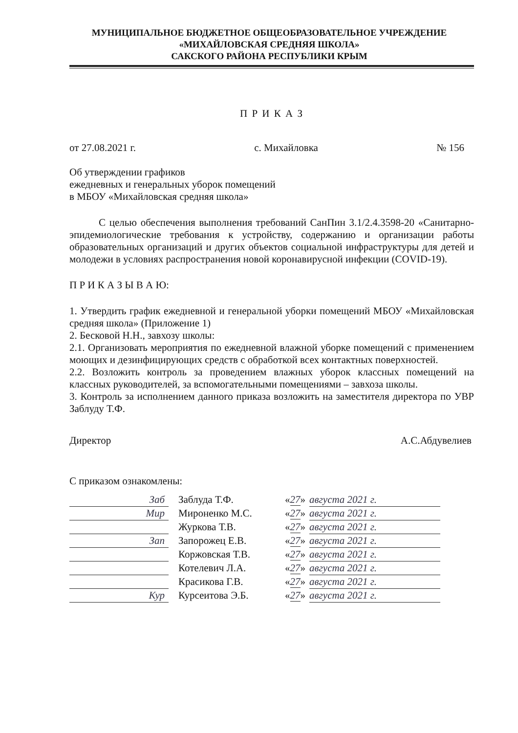МУНИЦИПАЛЬНОЕ БЮДЖЕТНОЕ ОБЩЕОБРАЗОВАТЕЛЬНОЕ УЧРЕЖДЕНИЕ
«МИХАЙЛОВСКАЯ СРЕДНЯЯ ШКОЛА»
САКСКОГО РАЙОНА РЕСПУБЛИКИ КРЫМ
П Р И К А З
от 27.08.2021 г. с. Михайловка № 156
Об утверждении графиков
ежедневных и генеральных уборок помещений
в МБОУ «Михайловская средняя школа»
С целью обеспечения выполнения требований СанПин 3.1/2.4.3598-20 «Санитарно-эпидемиологические требования к устройству, содержанию и организации работы образовательных организаций и других объектов социальной инфраструктуры для детей и молодежи в условиях распространения новой коронавирусной инфекции (COVID-19).
П Р И К А З Ы В А Ю:
1. Утвердить график ежедневной и генеральной уборки помещений МБОУ «Михайловская средняя школа» (Приложение 1)
2. Бесковой Н.Н., завхозу школы:
2.1. Организовать мероприятия по ежедневной влажной уборке помещений с применением моющих и дезинфицирующих средств с обработкой всех контактных поверхностей.
2.2. Возложить контроль за проведением влажных уборок классных помещений на классных руководителей, за вспомогательными помещениями – завхоза школы.
3. Контроль за исполнением данного приказа возложить на заместителя директора по УВР Заблуду Т.Ф.
Директор А.С.Абдувелиев
С приказом ознакомлены:
| Заб | Заблуда Т.Ф. | « 27 » | августа 2021 г. |
| Мир | Мироненко М.С. | « 27 » | августа 2021 г. |
| | Журкова Т.В. | « 27 » | августа 2021 г. |
| Зап | Запорожец Е.В. | « 27 » | августа 2021 г. |
| | Коржовская Т.В. | « 27 » | августа 2021 г. |
| | Котелевич Л.А. | « 27 » | августа 2021 г. |
| | Красикова Г.В. | « 27 » | августа 2021 г. |
| Кур | Курсеитова Э.Б. | « 27 » | августа 2021 г. |